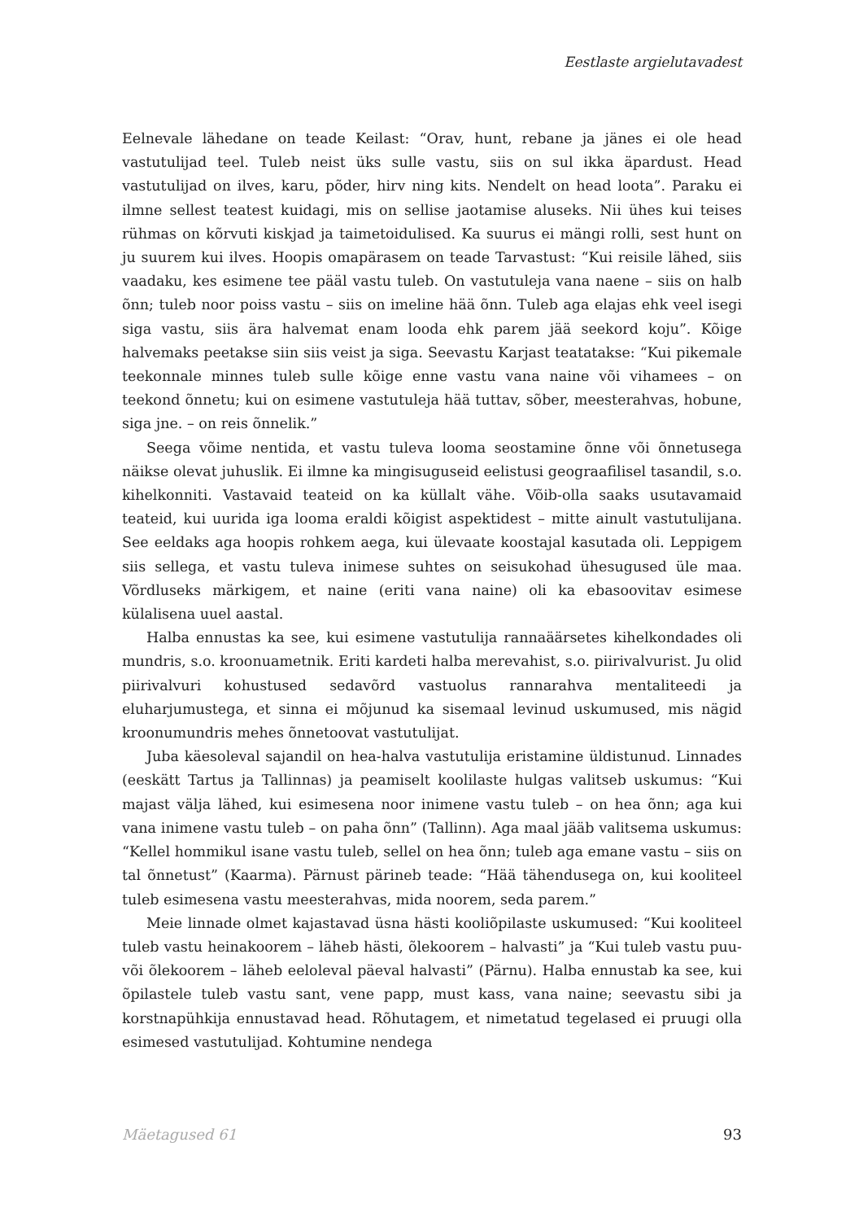Eestlaste argielutavadest
Eelnevale lähedane on teade Keilast: “Orav, hunt, rebane ja jänes ei ole head vastutulijad teel. Tuleb neist üks sulle vastu, siis on sul ikka äpardust. Head vastutulijad on ilves, karu, põder, hirv ning kits. Nendelt on head loota”. Paraku ei ilmne sellest teatest kuidagi, mis on sellise jaotamise aluseks. Nii ühes kui teises rühmas on kõrvuti kiskjad ja taimetoidulised. Ka suurus ei mängi rolli, sest hunt on ju suurem kui ilves. Hoopis omapärasem on teade Tarvastust: “Kui reisile lähed, siis vaadaku, kes esimene tee pääl vastu tuleb. On vastutuleja vana naene – siis on halb õnn; tuleb noor poiss vastu – siis on imeline hää õnn. Tuleb aga elajas ehk veel isegi siga vastu, siis ära halvemat enam looda ehk parem jää seekord koju”. Kõige halvemaks peetakse siin siis veist ja siga. Seevastu Karjast teatatakse: “Kui pikemale teekonnale minnes tuleb sulle kõige enne vastu vana naine või vihamees – on teekond õnnetu; kui on esimene vastutuleja hää tuttav, sõber, meesterahvas, hobune, siga jne. – on reis õnnelik.”
Seega võime nentida, et vastu tuleva looma seostamine õnne või õnnetusega näikse olevat juhuslik. Ei ilmne ka mingisuguseid eelistusi geograafilisel tasandil, s.o. kihelkonniti. Vastavaid teateid on ka küllalt vähe. Võib-olla saaks usutavamaid teateid, kui uurida iga looma eraldi kõigist aspektidest – mitte ainult vastutulijana. See eeldaks aga hoopis rohkem aega, kui ülevaate koostajal kasutada oli. Leppigem siis sellega, et vastu tuleva inimese suhtes on seisukohad ühesugused üle maa. Võrdluseks märkigem, et naine (eriti vana naine) oli ka ebasoovitav esimese külalisena uuel aastal.
Halba ennustas ka see, kui esimene vastutulija rannaäärsetes kihelkondades oli mundris, s.o. kroonuametnik. Eriti kardeti halba merevahist, s.o. piirivalvurist. Ju olid piirivalvuri kohustused sedavõrd vastuolus rannarahva mentaliteedi ja eluharjumustega, et sinna ei mõjunud ka sisemaal levinud uskumused, mis nägid kroonumundris mehes õnnetoovat vastutulijat.
Juba käesoleval sajandil on hea-halva vastutulija eristamine üldistunud. Linnades (eeskätt Tartus ja Tallinnas) ja peamiselt koolilaste hulgas valitseb uskumus: “Kui majast välja lähed, kui esimesena noor inimene vastu tuleb – on hea õnn; aga kui vana inimene vastu tuleb – on paha õnn” (Tallinn). Aga maal jääb valitsema uskumus: “Kellel hommikul isane vastu tuleb, sellel on hea õnn; tuleb aga emane vastu – siis on tal õnnetust” (Kaarma). Pärnust pärineb teade: “Hää tähendusega on, kui kooliteel tuleb esimesena vastu meesterahvas, mida noorem, seda parem.”
Meie linnade olmet kajastavad üsna hästi kooliõpilaste uskumused: “Kui kooliteel tuleb vastu heinakoorem – läheb hästi, õlekoorem – halvasti” ja “Kui tuleb vastu puu- või õlekoorem – läheb eeloleval päeval halvasti” (Pärnu). Halba ennustab ka see, kui õpilastele tuleb vastu sant, vene papp, must kass, vana naine; seevastu sibi ja korstnapühkija ennustavad head. Rõhutagem, et nimetatud tegelased ei pruugi olla esimesed vastutulijad. Kohtumine nendega
Mäetagused 61 93